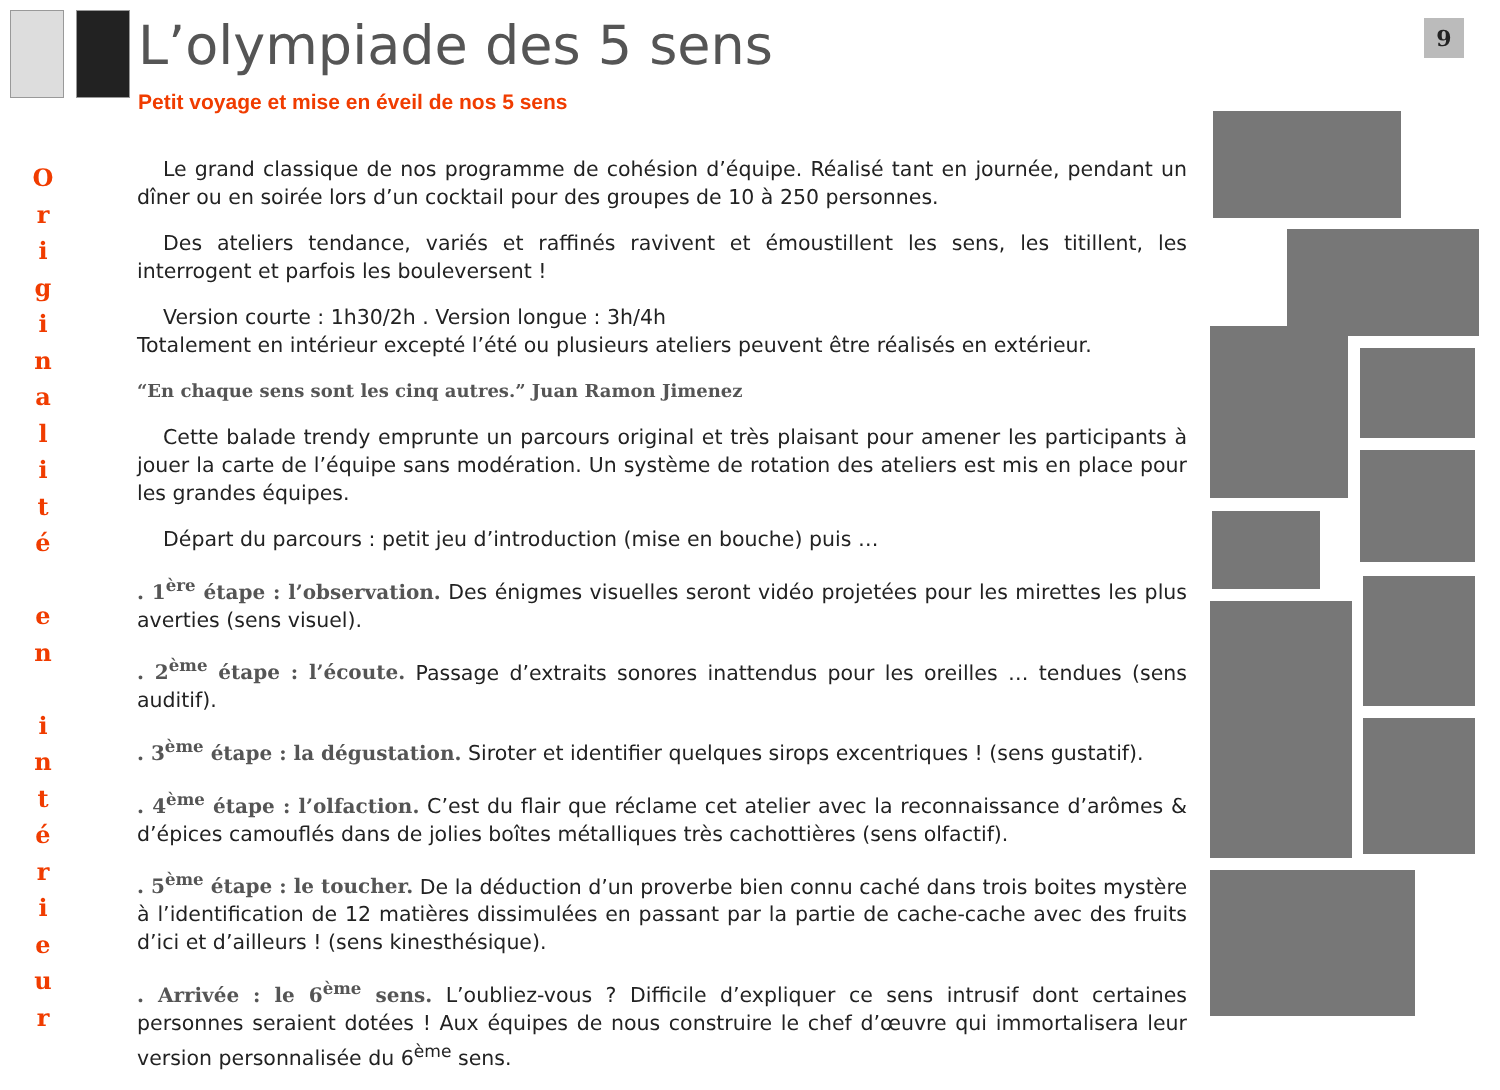L’olympiade des 5 sens
9
Petit voyage et mise en éveil de nos 5 sens
O
r
i
g
i
n
a
l
i
t
é
e
n
i
n
t
é
r
i
e
u
r
Le grand classique de nos programme de cohésion d’équipe. Réalisé tant en journée, pendant un dîner ou en soirée lors d’un cocktail pour des groupes de 10 à 250 personnes.
Des ateliers tendance, variés et raffinés ravivent et émoustillent les sens, les titillent, les interrogent et parfois les bouleversent !
Version courte : 1h30/2h . Version longue : 3h/4h
Totalement en intérieur excepté l’été ou plusieurs ateliers peuvent être réalisés en extérieur.
“En chaque sens sont les cinq autres.” Juan Ramon Jimenez
Cette balade trendy emprunte un parcours original et très plaisant pour amener les participants à jouer la carte de l’équipe sans modération. Un système de rotation des ateliers est mis en place pour les grandes équipes.
Départ du parcours : petit jeu d’introduction (mise en bouche) puis …
. 1<sup>ère</sup> étape : l’observation. Des énigmes visuelles seront vidéo projetées pour les mirettes les plus averties (sens visuel).
. 2<sup>ème</sup> étape : l’écoute. Passage d’extraits sonores inattendus pour les oreilles … tendues (sens auditif).
. 3<sup>ème</sup> étape : la dégustation. Siroter et identifier quelques sirops excentriques ! (sens gustatif).
. 4<sup>ème</sup> étape : l’olfaction. C’est du flair que réclame cet atelier avec la reconnaissance d’arômes & d’épices camouflés dans de jolies boîtes métalliques très cachottières (sens olfactif).
. 5<sup>ème</sup> étape : le toucher. De la déduction d’un proverbe bien connu caché dans trois boites mystère à l’identification de 12 matières dissimulées en passant par la partie de cache-cache avec des fruits d’ici et d’ailleurs ! (sens kinesthésique).
. Arrivée : le 6<sup>ème</sup> sens. L’oubliez-vous ? Difficile d’expliquer ce sens intrusif dont certaines personnes seraient dotées ! Aux équipes de nous construire le chef d’œuvre qui immortalisera leur version personnalisée du 6<sup>ème</sup> sens.